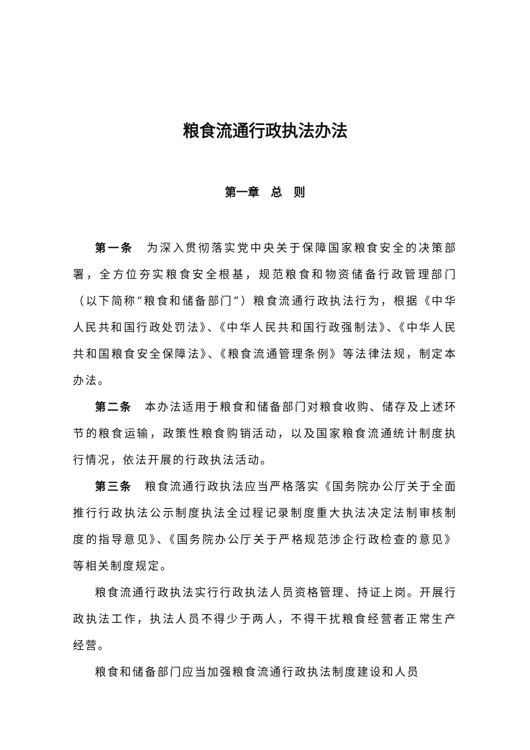粮食流通行政执法办法
第一章　总　则
第一条　为深入贯彻落实党中央关于保障国家粮食安全的决策部署，全方位夯实粮食安全根基，规范粮食和物资储备行政管理部门（以下简称“粮食和储备部门”）粮食流通行政执法行为，根据《中华人民共和国行政处罚法》、《中华人民共和国行政强制法》、《中华人民共和国粮食安全保障法》、《粮食流通管理条例》等法律法规，制定本办法。
第二条　本办法适用于粮食和储备部门对粮食收购、储存及上述环节的粮食运输，政策性粮食购销活动，以及国家粮食流通统计制度执行情况，依法开展的行政执法活动。
第三条　粮食流通行政执法应当严格落实《国务院办公厅关于全面推行行政执法公示制度执法全过程记录制度重大执法决定法制审核制度的指导意见》、《国务院办公厅关于严格规范涉企行政检查的意见》等相关制度规定。
粮食流通行政执法实行行政执法人员资格管理、持证上岗。开展行政执法工作，执法人员不得少于两人，不得干扰粮食经营者正常生产经营。
粮食和储备部门应当加强粮食流通行政执法制度建设和人员